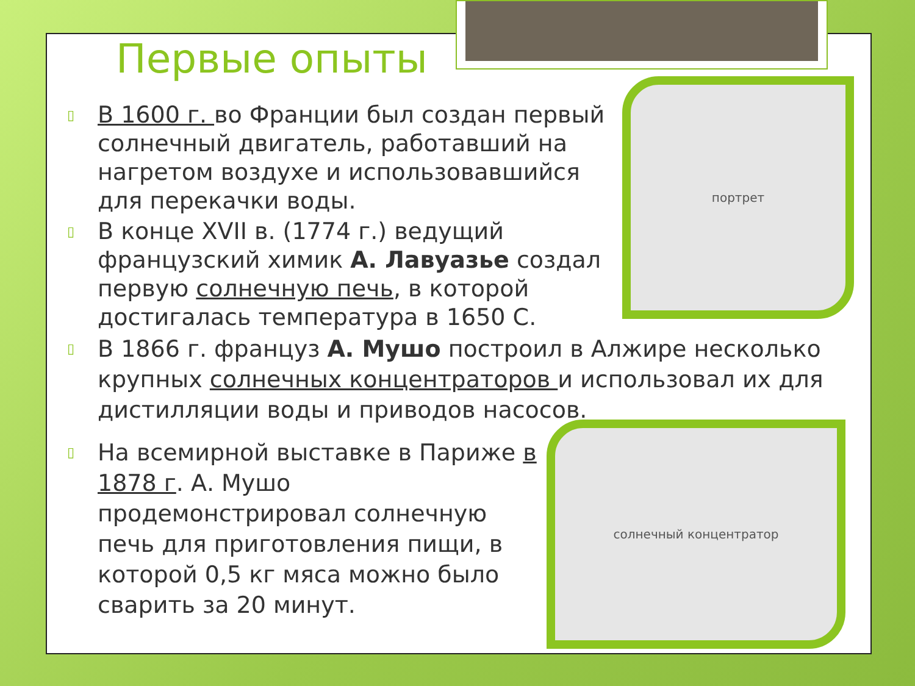Первые опыты
▯ В 1600 г. во Франции был создан первый солнечный двигатель, работавший на нагретом воздухе и использовавшийся для перекачки воды.
▯ В конце XVII в. (1774 г.) ведущий французский химик А. Лавуазье создал первую солнечную печь, в которой достигалась температура в 1650 С.
▯ В 1866 г. француз А. Мушо построил в Алжире несколько крупных солнечных концентраторов и использовал их для дистилляции воды и приводов насосов.
▯ На всемирной выставке в Париже в 1878 г. А. Мушо продемонстрировал солнечную печь для приготовления пищи, в которой 0,5 кг мяса можно было сварить за 20 минут.
портрет
солнечный концентратор